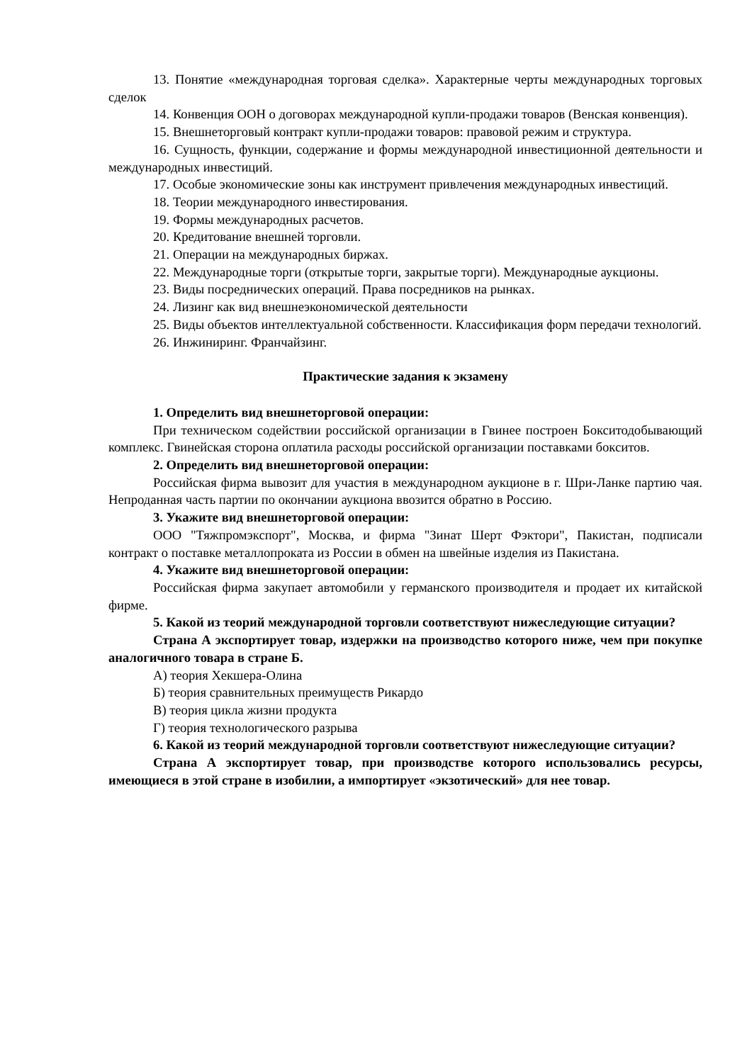13. Понятие «международная торговая сделка». Характерные черты международных торговых сделок
14. Конвенция ООН о договорах международной купли-продажи товаров (Венская конвенция).
15. Внешнеторговый контракт купли-продажи товаров: правовой режим и структура.
16. Сущность, функции, содержание и формы международной инвестиционной деятельности и международных инвестиций.
17. Особые экономические зоны как инструмент привлечения международных инвестиций.
18. Теории международного инвестирования.
19. Формы международных расчетов.
20. Кредитование внешней торговли.
21. Операции на международных биржах.
22. Международные торги (открытые торги, закрытые торги). Международные аукционы.
23. Виды посреднических операций. Права посредников на рынках.
24. Лизинг как вид внешнеэкономической деятельности
25. Виды объектов интеллектуальной собственности. Классификация форм передачи технологий.
26. Инжиниринг. Франчайзинг.
Практические задания к экзамену
1. Определить вид внешнеторговой операции:
При техническом содействии российской организации в Гвинее построен Бокситодобывающий комплекс. Гвинейская сторона оплатила расходы российской организации поставками бокситов.
2. Определить вид внешнеторговой операции:
Российская фирма вывозит для участия в международном аукционе в г. Шри-Ланке партию чая. Непроданная часть партии по окончании аукциона ввозится обратно в Россию.
3. Укажите вид внешнеторговой операции:
ООО "Тяжпромэкспорт", Москва, и фирма "Зинат Шерт Фэктори", Пакистан, подписали контракт о поставке металлопроката из России в обмен на швейные изделия из Пакистана.
4. Укажите вид внешнеторговой операции:
Российская фирма закупает автомобили у германского производителя и продает их китайской фирме.
5. Какой из теорий международной торговли соответствуют нижеследующие ситуации?
Страна А экспортирует товар, издержки на производство которого ниже, чем при покупке аналогичного товара в стране Б.
А) теория Хекшера-Олина
Б) теория сравнительных преимуществ Рикардо
В) теория цикла жизни продукта
Г) теория технологического разрыва
6. Какой из теорий международной торговли соответствуют нижеследующие ситуации?
Страна А экспортирует товар, при производстве которого использовались ресурсы, имеющиеся в этой стране в изобилии, а импортирует «экзотический» для нее товар.